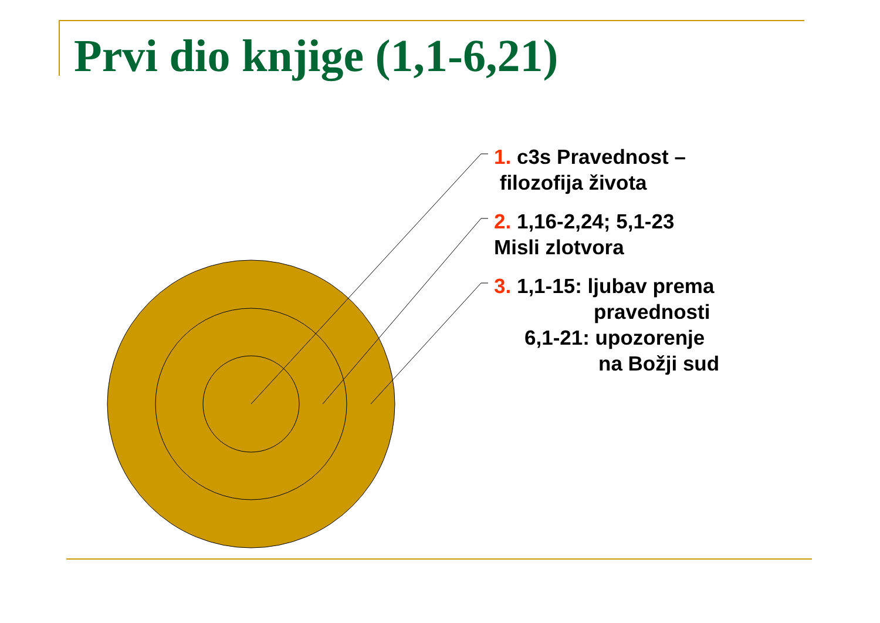Prvi dio knjige (1,1-6,21)
1. c3s Pravednost –
filozofija života
2. 1,16-2,24; 5,1-23
Misli zlotvora
3. 1,1-15: ljubav prema
pravednosti
6,1-21: upozorenje
na Božji sud